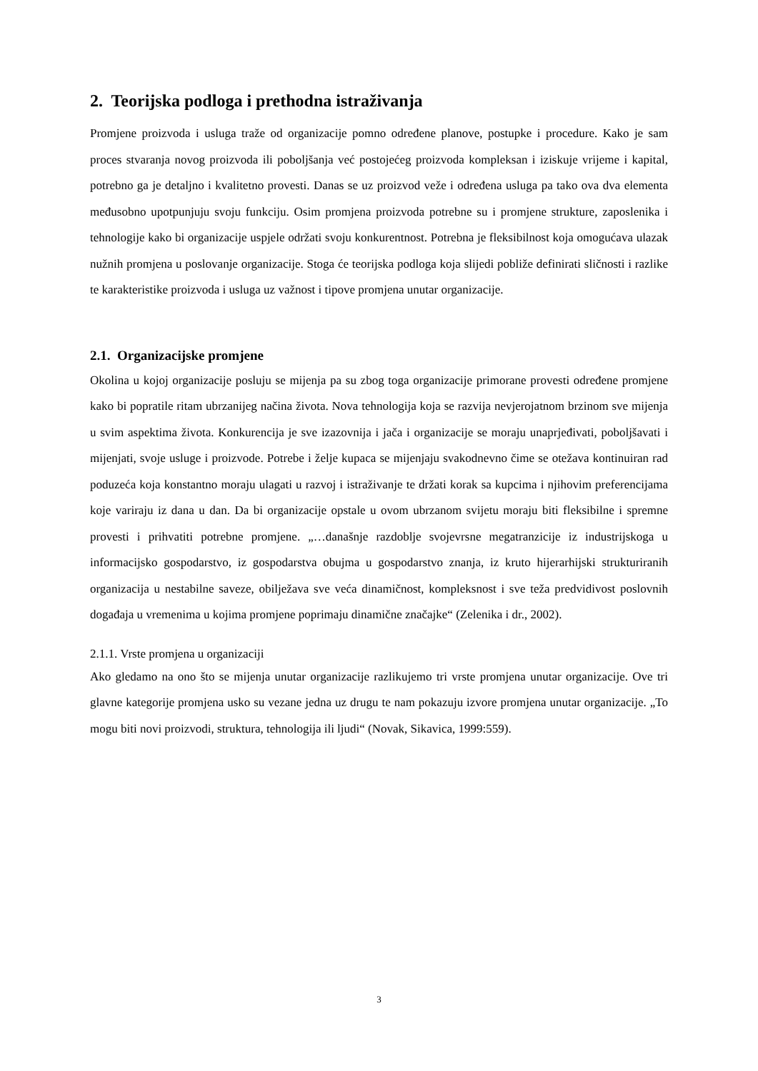2. Teorijska podloga i prethodna istraživanja
Promjene proizvoda i usluga traže od organizacije pomno određene planove, postupke i procedure. Kako je sam proces stvaranja novog proizvoda ili poboljšanja već postojećeg proizvoda kompleksan i iziskuje vrijeme i kapital, potrebno ga je detaljno i kvalitetno provesti. Danas se uz proizvod veže i određena usluga pa tako ova dva elementa međusobno upotpunjuju svoju funkciju. Osim promjena proizvoda potrebne su i promjene strukture, zaposlenika i tehnologije kako bi organizacije uspjele održati svoju konkurentnost. Potrebna je fleksibilnost koja omogućava ulazak nužnih promjena u poslovanje organizacije. Stoga će teorijska podloga koja slijedi pobliže definirati sličnosti i razlike te karakteristike proizvoda i usluga uz važnost i tipove promjena unutar organizacije.
2.1. Organizacijske promjene
Okolina u kojoj organizacije posluju se mijenja pa su zbog toga organizacije primorane provesti određene promjene kako bi popratile ritam ubrzanijeg načina života. Nova tehnologija koja se razvija nevjerojatnom brzinom sve mijenja u svim aspektima života. Konkurencija je sve izazovnija i jača i organizacije se moraju unaprjeđivati, poboljšavati i mijenjati, svoje usluge i proizvode. Potrebe i želje kupaca se mijenjaju svakodnevno čime se otežava kontinuiran rad poduzeća koja konstantno moraju ulagati u razvoj i istraživanje te držati korak sa kupcima i njihovim preferencijama koje variraju iz dana u dan. Da bi organizacije opstale u ovom ubrzanom svijetu moraju biti fleksibilne i spremne provesti i prihvatiti potrebne promjene. „…današnje razdoblje svojevrsne megatranzicije iz industrijskoga u informacijsko gospodarstvo, iz gospodarstva obujma u gospodarstvo znanja, iz kruto hijerarhijski strukturiranih organizacija u nestabilne saveze, obilježava sve veća dinamičnost, kompleksnost i sve teža predvidivost poslovnih događaja u vremenima u kojima promjene poprimaju dinamične značajke“ (Zelenika i dr., 2002).
2.1.1. Vrste promjena u organizaciji
Ako gledamo na ono što se mijenja unutar organizacije razlikujemo tri vrste promjena unutar organizacije. Ove tri glavne kategorije promjena usko su vezane jedna uz drugu te nam pokazuju izvore promjena unutar organizacije. „To mogu biti novi proizvodi, struktura, tehnologija ili ljudi“ (Novak, Sikavica, 1999:559).
3